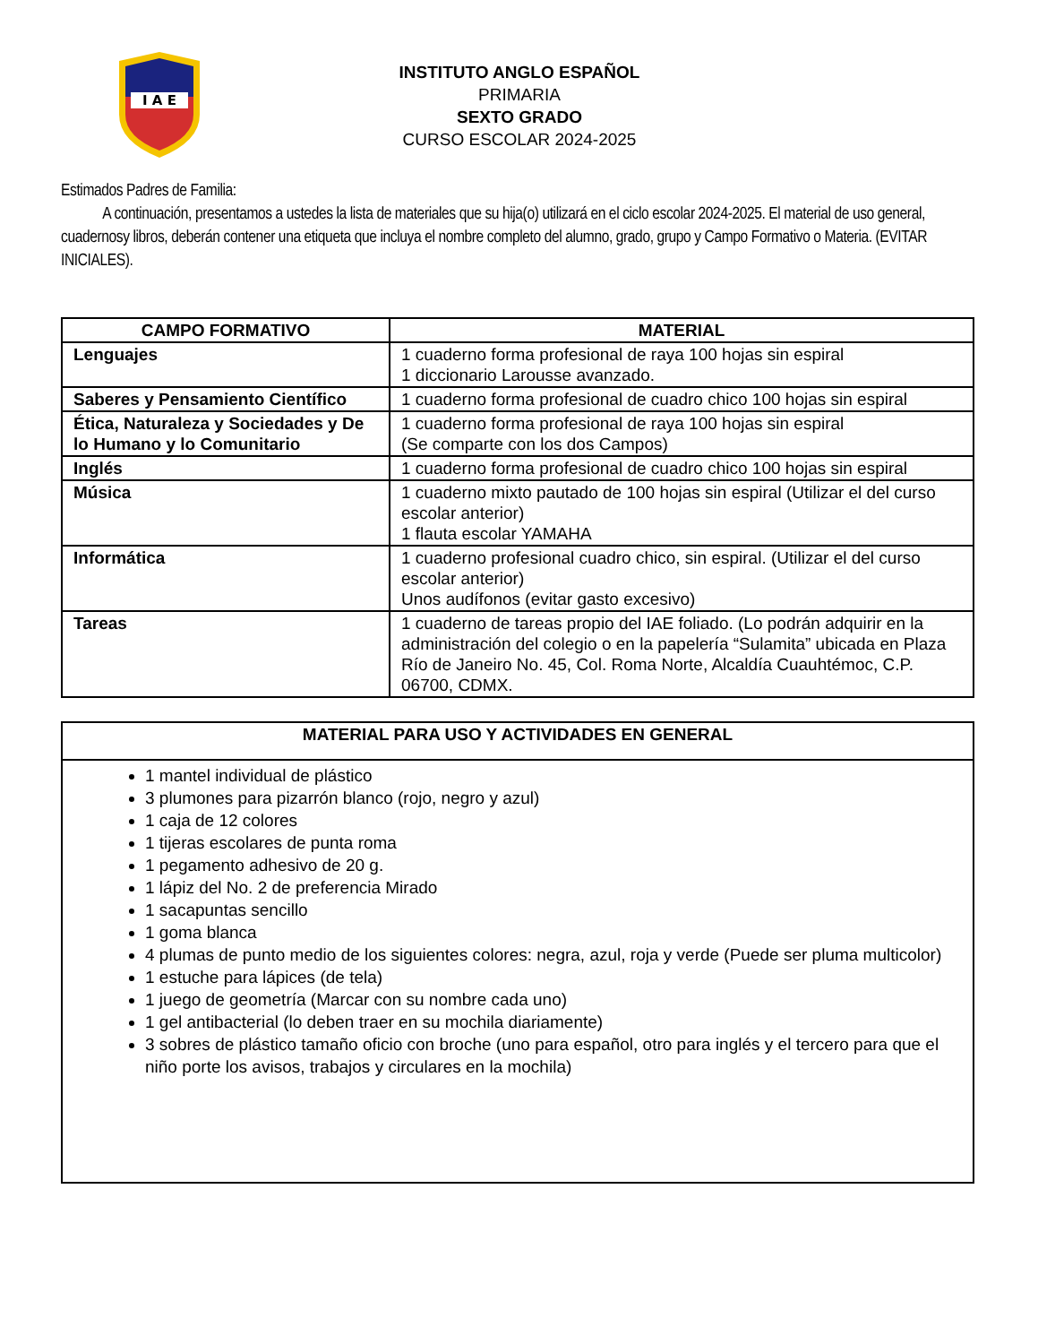I A E
INSTITUTO ANGLO ESPAÑOL
PRIMARIA
SEXTO GRADO
CURSO ESCOLAR 2024-2025
Estimados Padres de Familia:
A continuación, presentamos a ustedes la lista de materiales que su hija(o) utilizará en el ciclo escolar 2024-2025. El material de uso general, cuadernosy libros, deberán contener una etiqueta que incluya el nombre completo del alumno, grado, grupo y Campo Formativo o Materia. (EVITAR INICIALES).
| CAMPO FORMATIVO | MATERIAL |
| --- | --- |
| Lenguajes | 1 cuaderno forma profesional de raya 100 hojas sin espiral 1 diccionario Larousse avanzado. |
| Saberes y Pensamiento Científico | 1 cuaderno forma profesional de cuadro chico 100 hojas sin espiral |
| Ética, Naturaleza y Sociedades y De lo Humano y lo Comunitario | 1 cuaderno forma profesional de raya 100 hojas sin espiral (Se comparte con los dos Campos) |
| Inglés | 1 cuaderno forma profesional de cuadro chico 100 hojas sin espiral |
| Música | 1 cuaderno mixto pautado de 100 hojas sin espiral (Utilizar el del curso escolar anterior) 1 flauta escolar YAMAHA |
| Informática | 1 cuaderno profesional cuadro chico, sin espiral. (Utilizar el del curso escolar anterior) Unos audífonos (evitar gasto excesivo) |
| Tareas | 1 cuaderno de tareas propio del IAE foliado. (Lo podrán adquirir en la administración del colegio o en la papelería “Sulamita” ubicada en Plaza Río de Janeiro No. 45, Col. Roma Norte, Alcaldía Cuauhtémoc, C.P. 06700, CDMX. |
| MATERIAL PARA USO Y ACTIVIDADES EN GENERAL |
| --- |
| 1 mantel individual de plástico 3 plumones para pizarrón blanco (rojo, negro y azul) 1 caja de 12 colores 1 tijeras escolares de punta roma 1 pegamento adhesivo de 20 g. 1 lápiz del No. 2 de preferencia Mirado 1 sacapuntas sencillo 1 goma blanca 4 plumas de punto medio de los siguientes colores: negra, azul, roja y verde (Puede ser pluma multicolor) 1 estuche para lápices (de tela) 1 juego de geometría (Marcar con su nombre cada uno) 1 gel antibacterial (lo deben traer en su mochila diariamente) 3 sobres de plástico tamaño oficio con broche (uno para español, otro para inglés y el tercero para que el niño porte los avisos, trabajos y circulares en la mochila) |